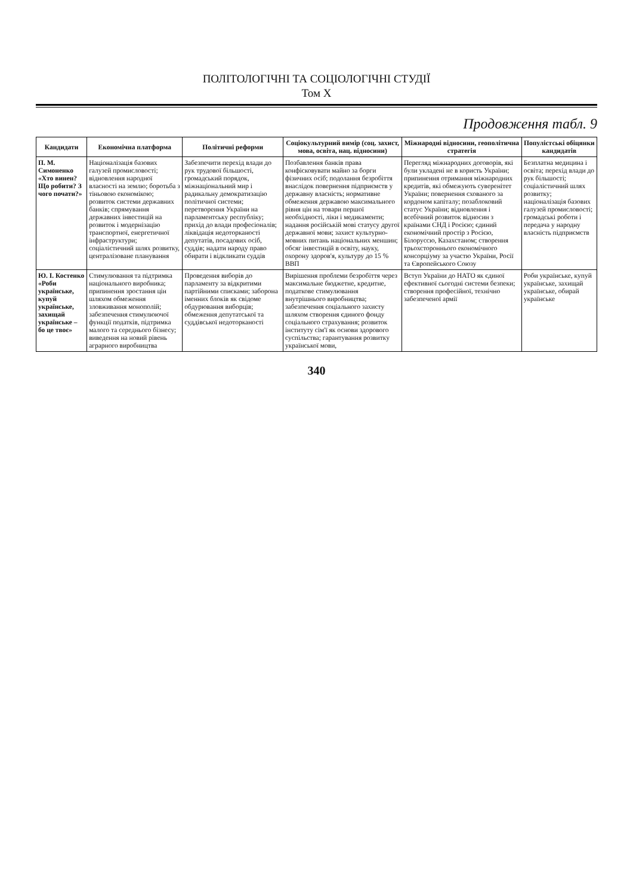ПОЛІТОЛОГІЧНІ ТА СОЦІОЛОГІЧНІ СТУДІЇ
Том Х
Продовження табл. 9
| Кандидати | Економічна платформа | Політичні реформи | Соціокультурний вимір (соц. захист, мова, освіта, нац. відносини) | Міжнародні відносини, геополітична стратегія | Популістські обіцянки кандидатів |
| --- | --- | --- | --- | --- | --- |
| П. М. Симоненко «Хто винен? Що робити? З чого почати?» | Націоналізація базових галузей промисловості; відновлення народної власності на землю; боротьба з тіньовою економікою; розвиток системи державних банків; спрямування державних інвестицій на розвиток і модернізацію транспортної, енергетичної інфраструктури; соціалістичний шлях розвитку, централізоване планування | Забезпечити перехід влади до рук трудової більшості, громадський порядок, міжнаціональний мир і радикальну демократизацію політичної системи; перетворення України на парламентську республіку; прихід до влади професіоналів; ліквідація недоторканості депутатів, посадових осіб, суддів; надати народу право обирати і відкликати суддів | Позбавлення банків права конфісковувати майно за борги фізичних осіб; подолання безробіття внаслідок повернення підприємств у державну власність; нормативне обмеження державою максимального рівня цін на товари першої необхідності, ліки і медикаменти; надання російській мові статусу другої державної мови; захист культурно-мовних питань національних меншин; обсяг інвестицій в освіту, науку, охорону здоров'я, культуру до 15 % ВВП | Перегляд міжнародних договорів, які були укладені не в користь України; припинення отримання міжнародних кредитів, які обмежують суверенітет України; повернення схованого за кордоном капіталу; позаблоковий статус України; відновлення і всебічний розвиток відносин з країнами СНД і Росією; єдиний економічний простір з Росією, Білоруссю, Казахстаном; створення трьохстороннього економічного консорціуму за участю України, Росії та Європейського Союзу | Безплатна медицина і освіта; перехід влади до рук більшості; соціалістичний шлях розвитку; націоналізація базових галузей промисловості; громадські роботи і передача у народну власність підприємств |
| Ю. І. Костенко «Роби українське, купуй українське, захищай українське – бо це твоє» | Стимулювання та підтримка національного виробника; припинення зростання цін шляхом обмеження зловживання монополій; забезпечення стимулюючої функції податків, підтримка малого та середнього бізнесу; виведення на новий рівень аграрного виробництва | Проведення виборів до парламенту за відкритими партійними списками; заборона іменних блоків як свідоме обдурювання виборців; обмеження депутатської та суддівської недоторканості | Вирішення проблеми безробіття через максимальне бюджетне, кредитне, податкове стимулювання внутрішнього виробництва; забезпечення соціального захисту шляхом створення єдиного фонду соціального страхування; розвиток інституту сім'ї як основи здорового суспільства; гарантування розвитку української мови, | Вступ України до НАТО як єдиної ефективної сьогодні системи безпеки; створення професійної, технічно забезпеченої армії | Роби українське, купуй українське, захищай українське, обирай українське |
340